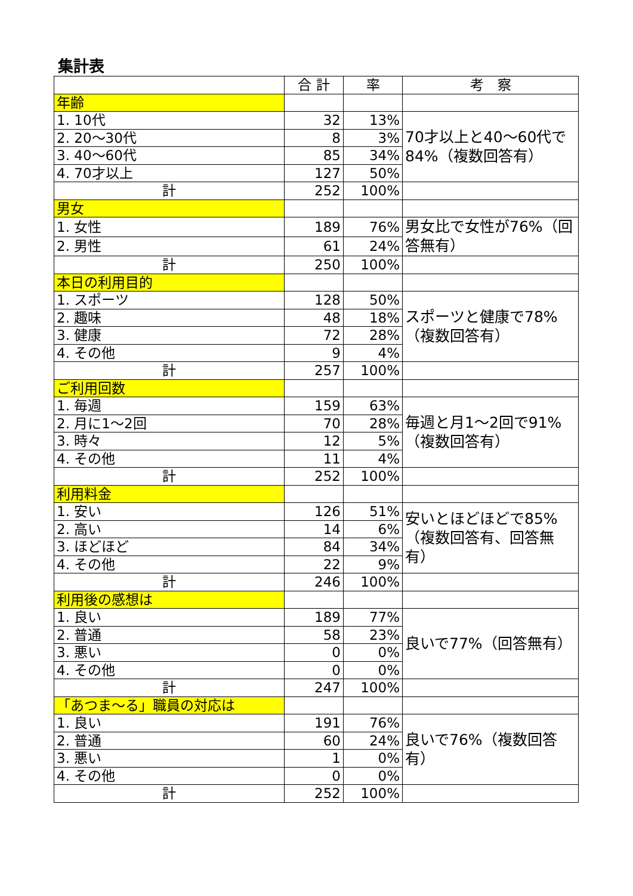集計表
| | 合 計 | 率 | 考 察 |
| --- | --- | --- | --- |
| 年齢 | | | |
| 1. 10代 | 32 | 13% | 70才以上と40～60代で84%（複数回答有） |
| 2. 20～30代 | 8 | 3% | |
| 3. 40～60代 | 85 | 34% | |
| 4. 70才以上 | 127 | 50% | |
| 計 | 252 | 100% | |
| 男女 | | | |
| 1. 女性 | 189 | 76% | 男女比で女性が76%（回答無有） |
| 2. 男性 | 61 | 24% | |
| 計 | 250 | 100% | |
| 本日の利用目的 | | | |
| 1. スポーツ | 128 | 50% | スポーツと健康で78%（複数回答有） |
| 2. 趣味 | 48 | 18% | |
| 3. 健康 | 72 | 28% | |
| 4. その他 | 9 | 4% | |
| 計 | 257 | 100% | |
| ご利用回数 | | | |
| 1. 毎週 | 159 | 63% | 毎週と月1～2回で91%（複数回答有） |
| 2. 月に1～2回 | 70 | 28% | |
| 3. 時々 | 12 | 5% | |
| 4. その他 | 11 | 4% | |
| 計 | 252 | 100% | |
| 利用料金 | | | |
| 1. 安い | 126 | 51% | 安いとほどほどで85%（複数回答有、回答無有） |
| 2. 高い | 14 | 6% | |
| 3. ほどほど | 84 | 34% | |
| 4. その他 | 22 | 9% | |
| 計 | 246 | 100% | |
| 利用後の感想は | | | |
| 1. 良い | 189 | 77% | 良いで77%（回答無有） |
| 2. 普通 | 58 | 23% | |
| 3. 悪い | 0 | 0% | |
| 4. その他 | 0 | 0% | |
| 計 | 247 | 100% | |
| 「あつま～る」職員の対応は | | | |
| 1. 良い | 191 | 76% | 良いで76%（複数回答有） |
| 2. 普通 | 60 | 24% | |
| 3. 悪い | 1 | 0% | |
| 4. その他 | 0 | 0% | |
| 計 | 252 | 100% | |